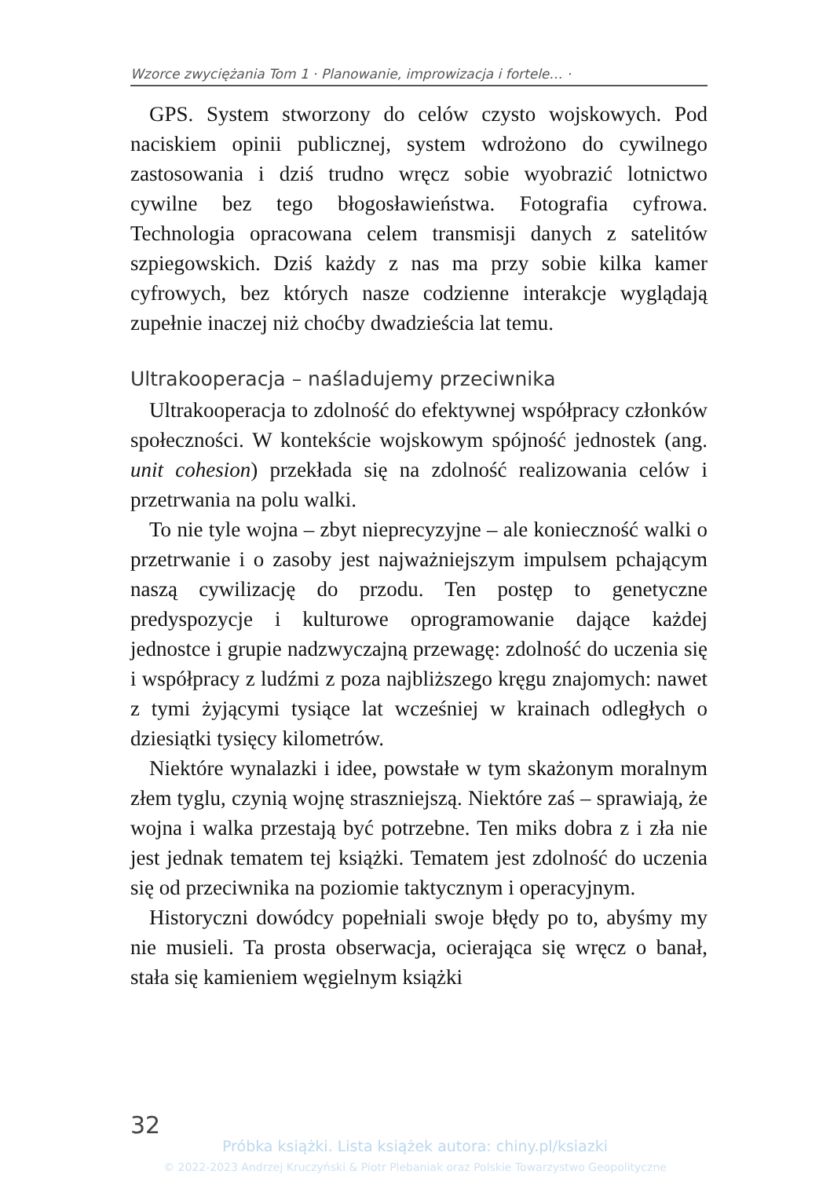Wzorce zwyciężania Tom 1 · Planowanie, improwizacja i fortele… ·
GPS. System stworzony do celów czysto wojskowych. Pod naciskiem opinii publicznej, system wdrożono do cywilnego zastosowania i dziś trudno wręcz sobie wyobrazić lotnictwo cywilne bez tego błogosławieństwa. Fotografia cyfrowa. Technologia opracowana celem transmisji danych z satelitów szpiegowskich. Dziś każdy z nas ma przy sobie kilka kamer cyfrowych, bez których nasze codzienne interakcje wyglądają zupełnie inaczej niż choćby dwadzieścia lat temu.
Ultrakooperacja – naśladujemy przeciwnika
Ultrakooperacja to zdolność do efektywnej współpracy członków społeczności. W kontekście wojskowym spójność jednostek (ang. unit cohesion) przekłada się na zdolność realizowania celów i przetrwania na polu walki.
To nie tyle wojna – zbyt nieprecyzyjne – ale konieczność walki o przetrwanie i o zasoby jest najważniejszym impulsem pchającym naszą cywilizację do przodu. Ten postęp to genetyczne predyspozycje i kulturowe oprogramowanie dające każdej jednostce i grupie nadzwyczajną przewagę: zdolność do uczenia się i współpracy z ludźmi z poza najbliższego kręgu znajomych: nawet z tymi żyjącymi tysiące lat wcześniej w krainach odległych o dziesiątki tysięcy kilometrów.
Niektóre wynalazki i idee, powstałe w tym skażonym moralnym złem tyglu, czynią wojnę straszniejszą. Niektóre zaś – sprawiają, że wojna i walka przestają być potrzebne. Ten miks dobra z i zła nie jest jednak tematem tej książki. Tematem jest zdolność do uczenia się od przeciwnika na poziomie taktycznym i operacyjnym.
Historyczni dowódcy popełniali swoje błędy po to, abyśmy my nie musieli. Ta prosta obserwacja, ocierająca się wręcz o banał, stała się kamieniem węgielnym książki
32
Próbka książki. Lista książek autora: chiny.pl/ksiazki
© 2022-2023 Andrzej Kruczyński & Piotr Plebaniak oraz Polskie Towarzystwo Geopolityczne